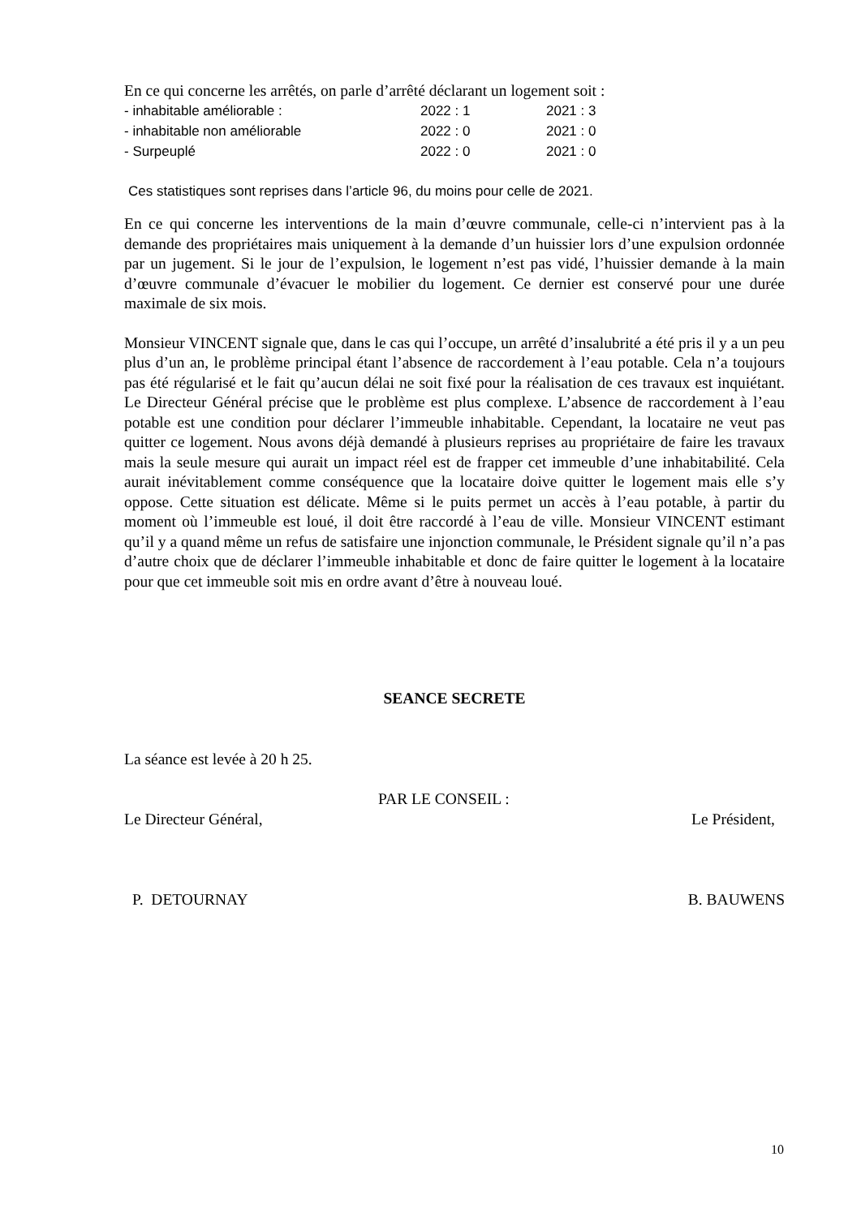En ce qui concerne les arrêtés, on parle d’arrêté déclarant un logement soit :
- inhabitable améliorable : 2022 : 1 2021 : 3
- inhabitable non améliorable 2022 : 0 2021 : 0
- Surpeuplé 2022 : 0 2021 : 0
Ces statistiques sont reprises dans l’article 96, du moins pour celle de 2021.
En ce qui concerne les interventions de la main d’œuvre communale, celle-ci n’intervient pas à la demande des propriétaires mais uniquement à la demande d’un huissier lors d’une expulsion ordonnée par un jugement. Si le jour de l’expulsion, le logement n’est pas vidé, l’huissier demande à la main d’œuvre communale d’évacuer le mobilier du logement. Ce dernier est conservé pour une durée maximale de six mois.
Monsieur VINCENT signale que, dans le cas qui l’occupe, un arrêté d’insalubrité a été pris il y a un peu plus d’un an, le problème principal étant l’absence de raccordement à l’eau potable. Cela n’a toujours pas été régularisé et le fait qu’aucun délai ne soit fixé pour la réalisation de ces travaux est inquiétant. Le Directeur Général précise que le problème est plus complexe. L’absence de raccordement à l’eau potable est une condition pour déclarer l’immeuble inhabitable. Cependant, la locataire ne veut pas quitter ce logement. Nous avons déjà demandé à plusieurs reprises au propriétaire de faire les travaux mais la seule mesure qui aurait un impact réel est de frapper cet immeuble d’une inhabitabilité. Cela aurait inévitablement comme conséquence que la locataire doive quitter le logement mais elle s’y oppose. Cette situation est délicate. Même si le puits permet un accès à l’eau potable, à partir du moment où l’immeuble est loué, il doit être raccordé à l’eau de ville. Monsieur VINCENT estimant qu’il y a quand même un refus de satisfaire une injonction communale, le Président signale qu’il n’a pas d’autre choix que de déclarer l’immeuble inhabitable et donc de faire quitter le logement à la locataire pour que cet immeuble soit mis en ordre avant d’être à nouveau loué.
SEANCE SECRETE
La séance est levée à 20 h 25.
PAR LE CONSEIL :
Le Directeur Général, Le Président,
P. DETOURNAY B. BAUWENS
10